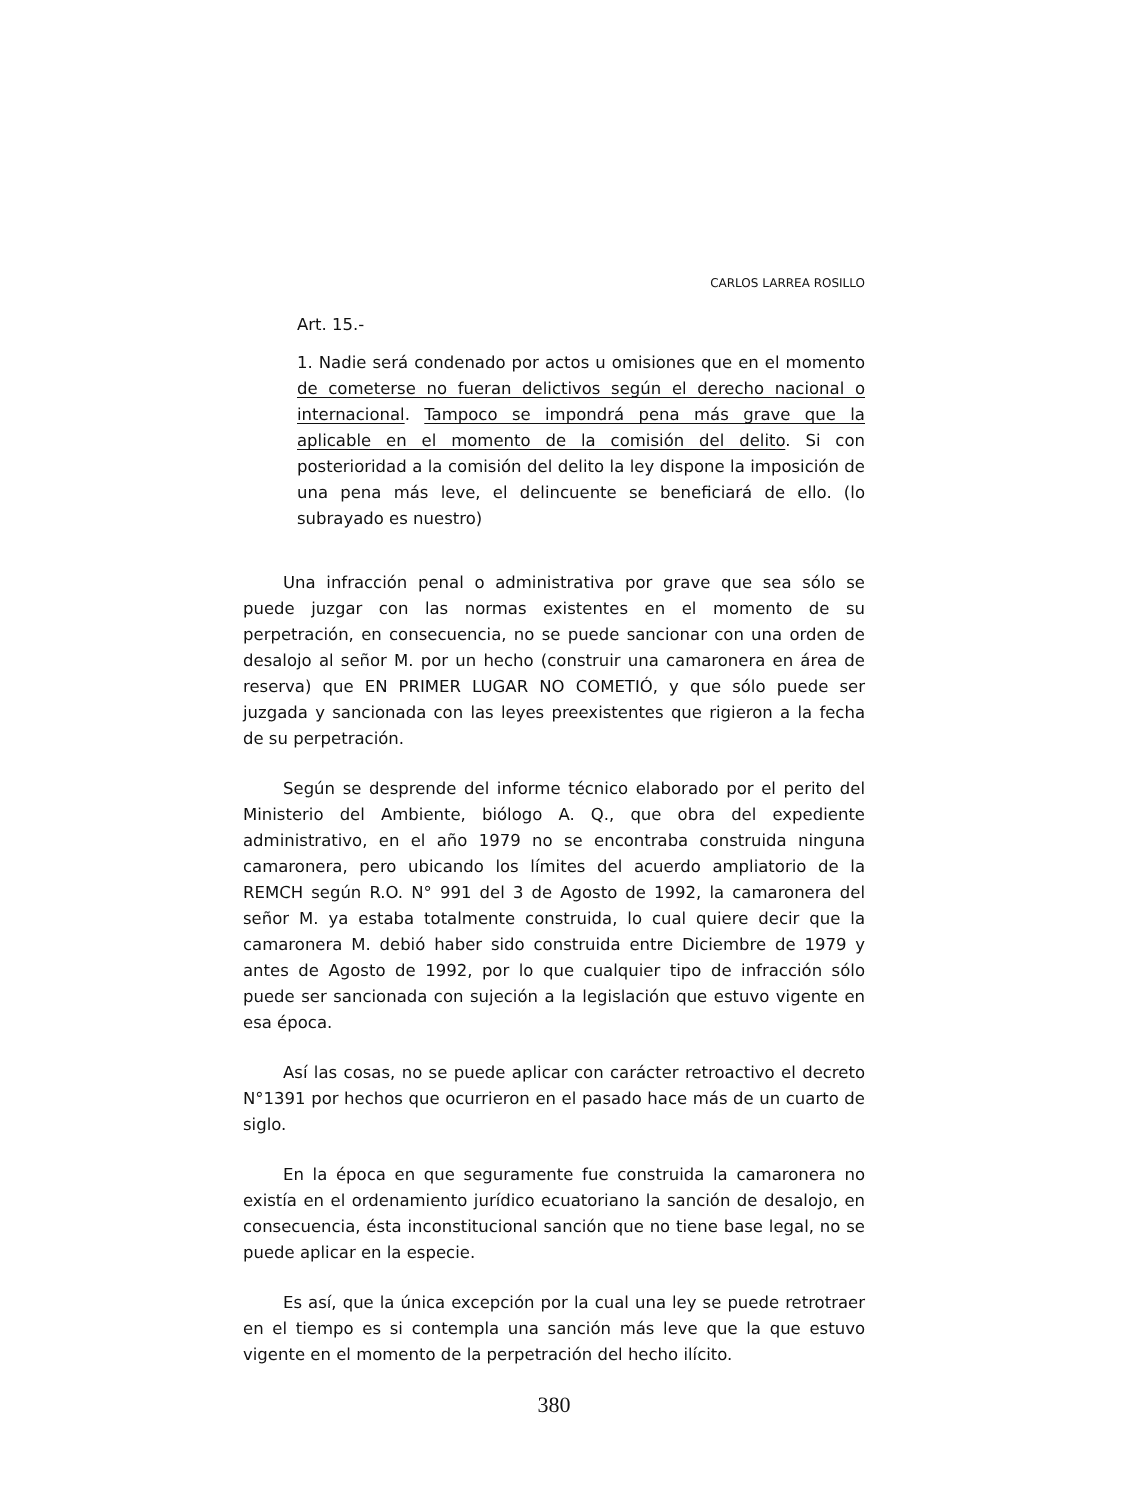CARLOS LARREA ROSILLO
Art. 15.-
1. Nadie será condenado por actos u omisiones que en el momento de cometerse no fueran delictivos según el derecho nacional o internacional. Tampoco se impondrá pena más grave que la aplicable en el momento de la comisión del delito. Si con posterioridad a la comisión del delito la ley dispone la imposición de una pena más leve, el delincuente se beneficiará de ello. (lo subrayado es nuestro)
Una infracción penal o administrativa por grave que sea sólo se puede juzgar con las normas existentes en el momento de su perpetración, en consecuencia, no se puede sancionar con una orden de desalojo al señor M. por un hecho (construir una camaronera en área de reserva) que EN PRIMER LUGAR NO COMETIÓ, y que sólo puede ser juzgada y sancionada con las leyes preexistentes que rigieron a la fecha de su perpetración.
Según se desprende del informe técnico elaborado por el perito del Ministerio del Ambiente, biólogo A. Q., que obra del expediente administrativo, en el año 1979 no se encontraba construida ninguna camaronera, pero ubicando los límites del acuerdo ampliatorio de la REMCH según R.O. N° 991 del 3 de Agosto de 1992, la camaronera del señor M. ya estaba totalmente construida, lo cual quiere decir que la camaronera M. debió haber sido construida entre Diciembre de 1979 y antes de Agosto de 1992, por lo que cualquier tipo de infracción sólo puede ser sancionada con sujeción a la legislación que estuvo vigente en esa época.
Así las cosas, no se puede aplicar con carácter retroactivo el decreto N°1391 por hechos que ocurrieron en el pasado hace más de un cuarto de siglo.
En la época en que seguramente fue construida la camaronera no existía en el ordenamiento jurídico ecuatoriano la sanción de desalojo, en consecuencia, ésta inconstitucional sanción que no tiene base legal, no se puede aplicar en la especie.
Es así, que la única excepción por la cual una ley se puede retrotraer en el tiempo es si contempla una sanción más leve que la que estuvo vigente en el momento de la perpetración del hecho ilícito.
380